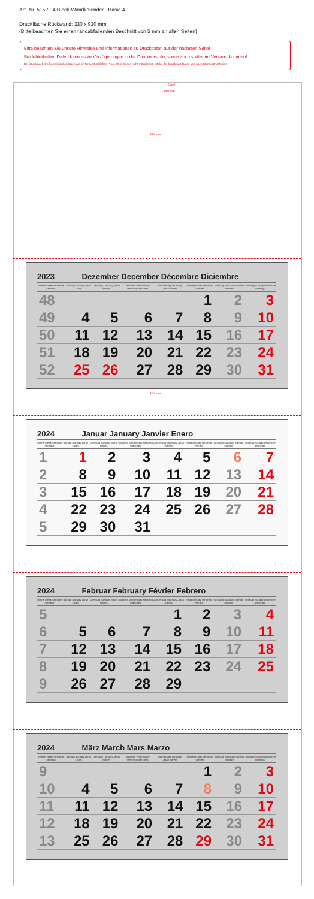Art.-Nr. 5152 - 4 Block-Wandkalender - Basic 4
Druckfläche Rückwand: 330 x 920 mm
(Bitte beachten Sie einen randabfallenden Beschnitt von 5 mm an allen Seiten)
Bitte beachten Sie unsere Hinweise und Informationen zu Druckdaten auf der nächsten Seite!
Bei fehlerhaften Daten kann es zu Verzögerungen in der Druckvorstufe, sowie auch später im Versand kommen!
Bei Druck nach 4-c Euroskala benötigen wir ein farbverbindliches Proof. Wird dieses nicht mitgeliefert, erfolgt der Druck laut Daten und nach Standardrichtlinien.
6 mm
Ø 8 mm
330 mm
300 mm
2023 Dezember December Décembre Diciembre
| Woche Week Semaine Semana | Montag Monday Lundi Lunes | Dienstag Tuesday Mardi Martes | Mittwoch Wednesday Mercredi Miércoles | Donnerstag Thursday Jeudi Jueves | Freitag Friday Vendredi Viernes | Samstag Saturday Samedi Sábado | Sonntag Sunday Dimanche Domingo |
| --- | --- | --- | --- | --- | --- | --- | --- |
| 48 | | | | | 1 | 2 | 3 |
| 49 | 4 | 5 | 6 | 7 | 8 | 9 | 10 |
| 50 | 11 | 12 | 13 | 14 | 15 | 16 | 17 |
| 51 | 18 | 19 | 20 | 21 | 22 | 23 | 24 |
| 52 | 25 | 26 | 27 | 28 | 29 | 30 | 31 |
2024 Januar January Janvier Enero
| Woche Week Semaine Semana | Montag Monday Lundi Lunes | Dienstag Tuesday Mardi Martes | Mittwoch Wednesday Mercredi Miércoles | Donnerstag Thursday Jeudi Jueves | Freitag Friday Vendredi Viernes | Samstag Saturday Samedi Sábado | Sonntag Sunday Dimanche Domingo |
| --- | --- | --- | --- | --- | --- | --- | --- |
| 1 | 1 | 2 | 3 | 4 | 5 | 6 | 7 |
| 2 | 8 | 9 | 10 | 11 | 12 | 13 | 14 |
| 3 | 15 | 16 | 17 | 18 | 19 | 20 | 21 |
| 4 | 22 | 23 | 24 | 25 | 26 | 27 | 28 |
| 5 | 29 | 30 | 31 | | | | |
2024 Februar February Février Febrero
| Woche Week Semaine Semana | Montag Monday Lundi Lunes | Dienstag Tuesday Mardi Martes | Mittwoch Wednesday Mercredi Miércoles | Donnerstag Thursday Jeudi Jueves | Freitag Friday Vendredi Viernes | Samstag Saturday Samedi Sábado | Sonntag Sunday Dimanche Domingo |
| --- | --- | --- | --- | --- | --- | --- | --- |
| 5 | | | | 1 | 2 | 3 | 4 |
| 6 | 5 | 6 | 7 | 8 | 9 | 10 | 11 |
| 7 | 12 | 13 | 14 | 15 | 16 | 17 | 18 |
| 8 | 19 | 20 | 21 | 22 | 23 | 24 | 25 |
| 9 | 26 | 27 | 28 | 29 | | | |
2024 März March Mars Marzo
| Woche Week Semaine Semana | Montag Monday Lundi Lunes | Dienstag Tuesday Mardi Martes | Mittwoch Wednesday Mercredi Miércoles | Donnerstag Thursday Jeudi Jueves | Freitag Friday Vendredi Viernes | Samstag Saturday Samedi Sábado | Sonntag Sunday Dimanche Domingo |
| --- | --- | --- | --- | --- | --- | --- | --- |
| 9 | | | | | 1 | 2 | 3 |
| 10 | 4 | 5 | 6 | 7 | 8 | 9 | 10 |
| 11 | 11 | 12 | 13 | 14 | 15 | 16 | 17 |
| 12 | 18 | 19 | 20 | 21 | 22 | 23 | 24 |
| 13 | 25 | 26 | 27 | 28 | 29 | 30 | 31 |